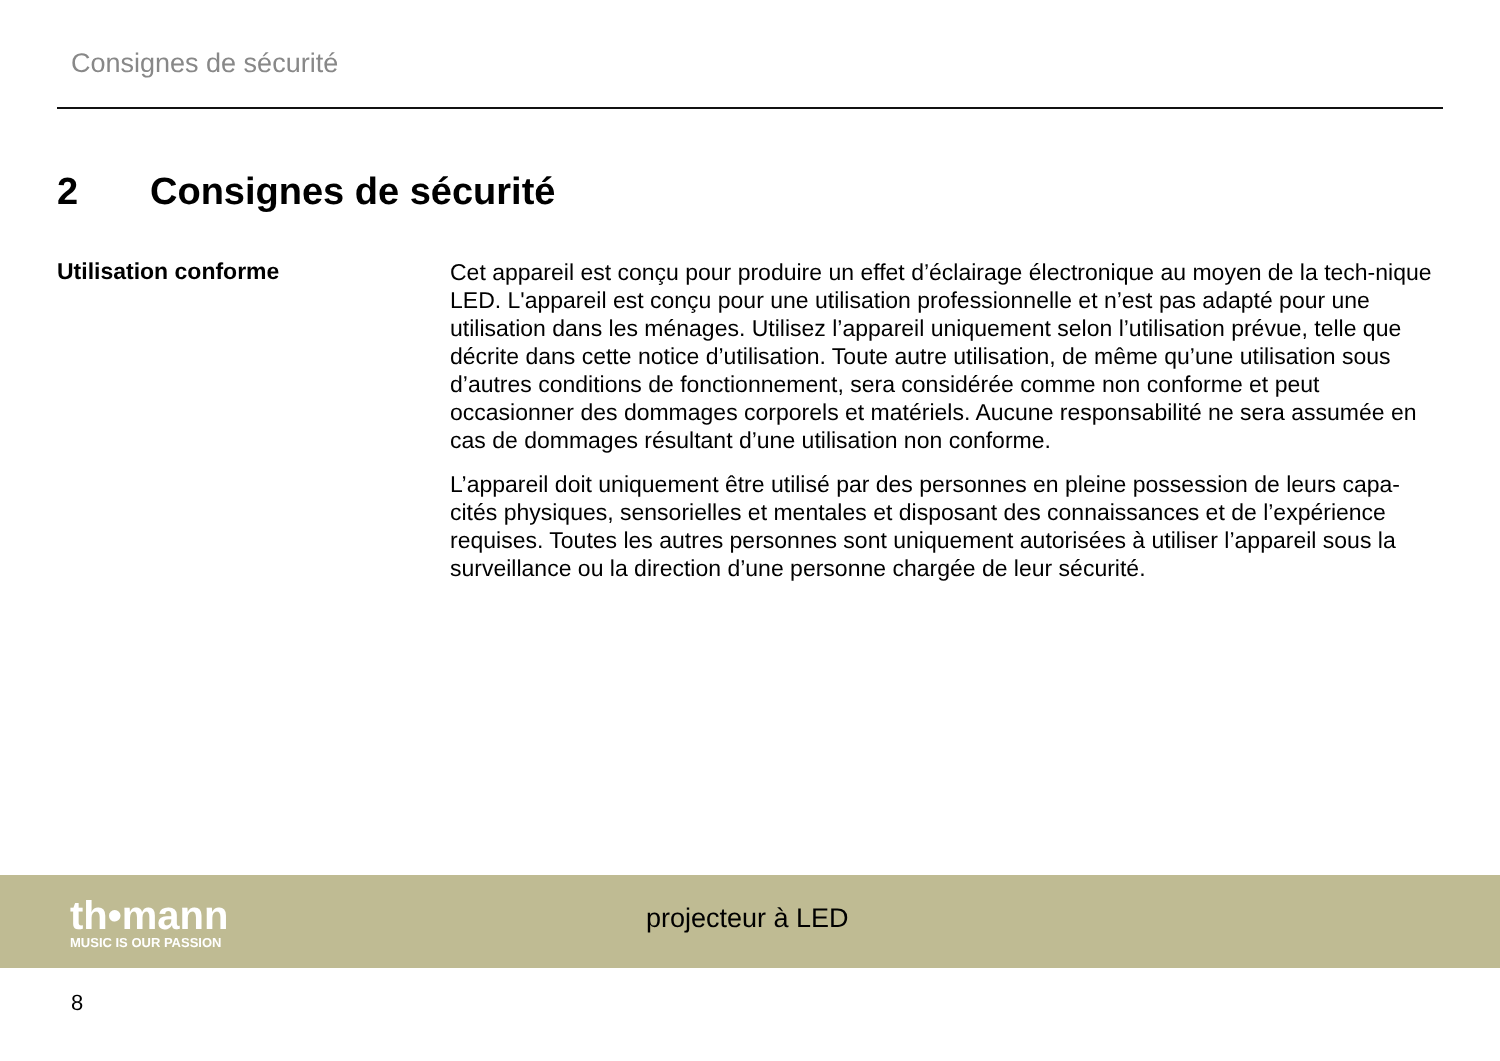Consignes de sécurité
2 Consignes de sécurité
Utilisation conforme
Cet appareil est conçu pour produire un effet d’éclairage électronique au moyen de la tech-nique LED. L'appareil est conçu pour une utilisation professionnelle et n’est pas adapté pour une utilisation dans les ménages. Utilisez l’appareil uniquement selon l’utilisation prévue, telle que décrite dans cette notice d’utilisation. Toute autre utilisation, de même qu’une utilisation sous d’autres conditions de fonctionnement, sera considérée comme non conforme et peut occasionner des dommages corporels et matériels. Aucune responsabilité ne sera assumée en cas de dommages résultant d’une utilisation non conforme.
L’appareil doit uniquement être utilisé par des personnes en pleine possession de leurs capa-cités physiques, sensorielles et mentales et disposant des connaissances et de l’expérience requises. Toutes les autres personnes sont uniquement autorisées à utiliser l’appareil sous la surveillance ou la direction d’une personne chargée de leur sécurité.
th•mann
MUSIC IS OUR PASSION
projecteur à LED
8